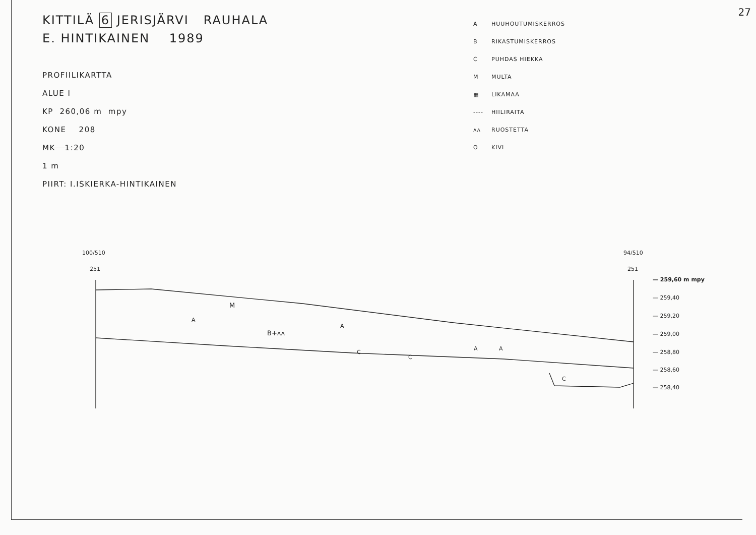27
KITTILÄ 6 JERISJÄRVI RAUHALA
E. HINTIKAINEN 1989
PROFIILIKARTTA
ALUE I
KP 260,06 m mpy
KONE 208
MK 1:20
1 m
PIIRT: I.ISKIERKA-HINTIKAINEN
A HUUHOUTUMISKERROS
B RIKASTUMISKERROS
C PUHDAS HIEKKA
M MULTA
▦ LIKAMAA
---- HIILIRAITA
ʌʌ RUOSTETTA
O KIVI
100/510
251
94/510
251
M
B+ʌʌ
A
A
A
A
C
C
C
— 259,60 m mpy
— 259,40
— 259,20
— 259,00
— 258,80
— 258,60
— 258,40